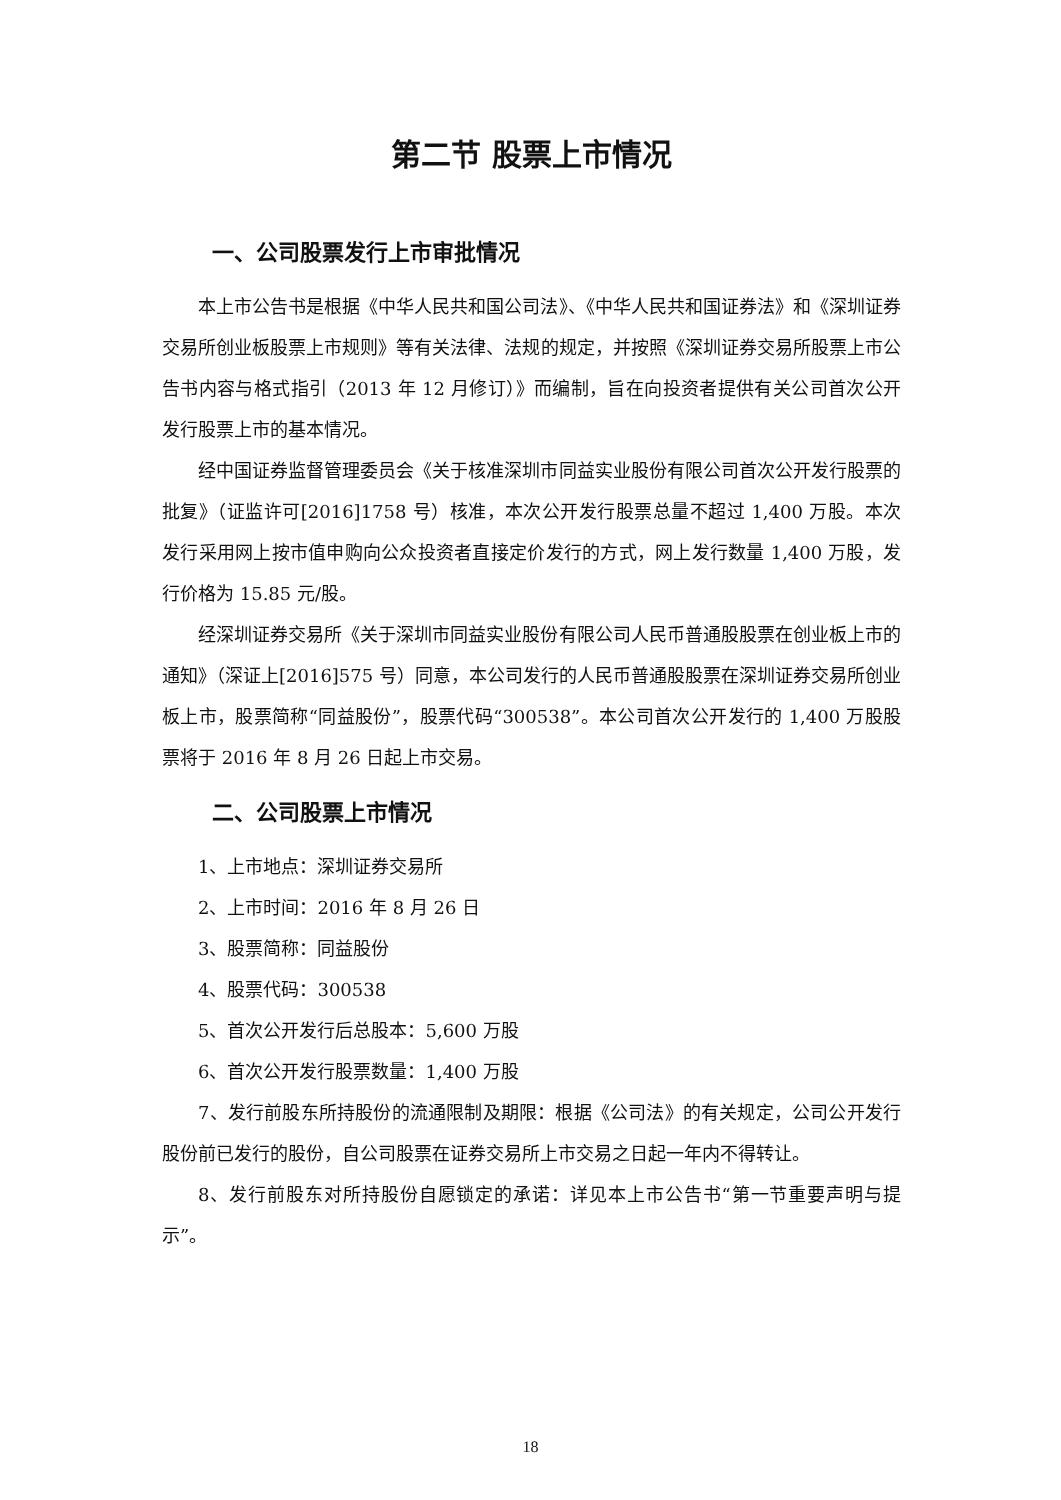第二节 股票上市情况
一、公司股票发行上市审批情况
本上市公告书是根据《中华人民共和国公司法》、《中华人民共和国证券法》和《深圳证券交易所创业板股票上市规则》等有关法律、法规的规定，并按照《深圳证券交易所股票上市公告书内容与格式指引（2013 年 12 月修订）》而编制，旨在向投资者提供有关公司首次公开发行股票上市的基本情况。
经中国证券监督管理委员会《关于核准深圳市同益实业股份有限公司首次公开发行股票的批复》（证监许可[2016]1758 号）核准，本次公开发行股票总量不超过 1,400 万股。本次发行采用网上按市值申购向公众投资者直接定价发行的方式，网上发行数量 1,400 万股，发行价格为 15.85 元/股。
经深圳证券交易所《关于深圳市同益实业股份有限公司人民币普通股股票在创业板上市的通知》（深证上[2016]575 号）同意，本公司发行的人民币普通股股票在深圳证券交易所创业板上市，股票简称“同益股份”，股票代码“300538”。本公司首次公开发行的 1,400 万股股票将于 2016 年 8 月 26 日起上市交易。
二、公司股票上市情况
1、上市地点：深圳证券交易所
2、上市时间：2016 年 8 月 26 日
3、股票简称：同益股份
4、股票代码：300538
5、首次公开发行后总股本：5,600 万股
6、首次公开发行股票数量：1,400 万股
7、发行前股东所持股份的流通限制及期限：根据《公司法》的有关规定，公司公开发行股份前已发行的股份，自公司股票在证券交易所上市交易之日起一年内不得转让。
8、发行前股东对所持股份自愿锁定的承诺：详见本上市公告书“第一节重要声明与提示”。
18